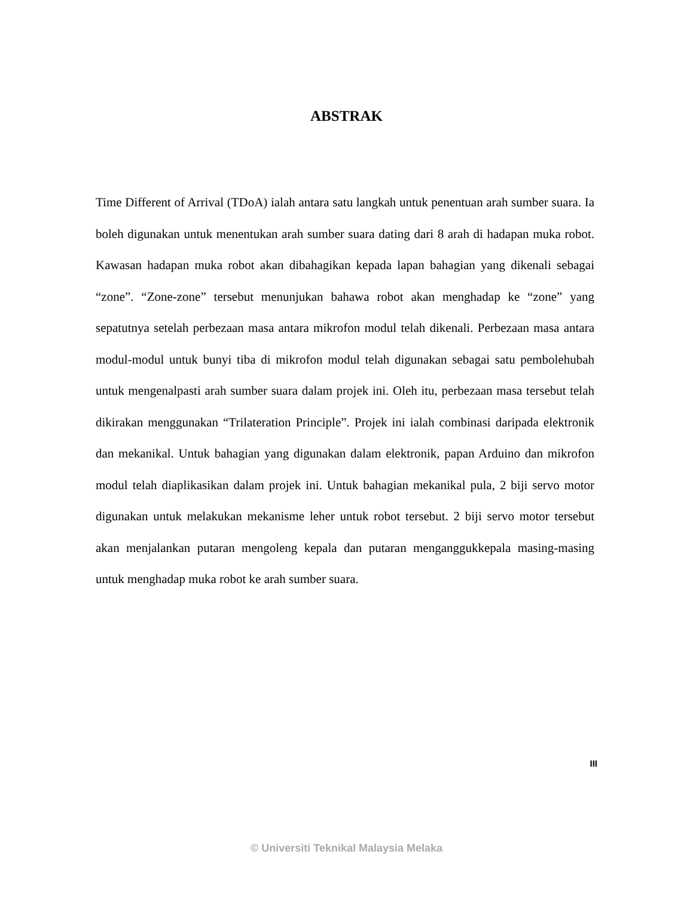ABSTRAK
Time Different of Arrival (TDoA) ialah antara satu langkah untuk penentuan arah sumber suara. Ia boleh digunakan untuk menentukan arah sumber suara dating dari 8 arah di hadapan muka robot. Kawasan hadapan muka robot akan dibahagikan kepada lapan bahagian yang dikenali sebagai “zone”. “Zone-zone” tersebut menunjukan bahawa robot akan menghadap ke “zone” yang sepatutnya setelah perbezaan masa antara mikrofon modul telah dikenali. Perbezaan masa antara modul-modul untuk bunyi tiba di mikrofon modul telah digunakan sebagai satu pembolehubah untuk mengenalpasti arah sumber suara dalam projek ini. Oleh itu, perbezaan masa tersebut telah dikirakan menggunakan “Trilateration Principle”. Projek ini ialah combinasi daripada elektronik dan mekanikal. Untuk bahagian yang digunakan dalam elektronik, papan Arduino dan mikrofon modul telah diaplikasikan dalam projek ini. Untuk bahagian mekanikal pula, 2 biji servo motor digunakan untuk melakukan mekanisme leher untuk robot tersebut. 2 biji servo motor tersebut akan menjalankan putaran mengoleng kepala dan putaran menganggukkepala masing-masing untuk menghadap muka robot ke arah sumber suara.
III
© Universiti Teknikal Malaysia Melaka